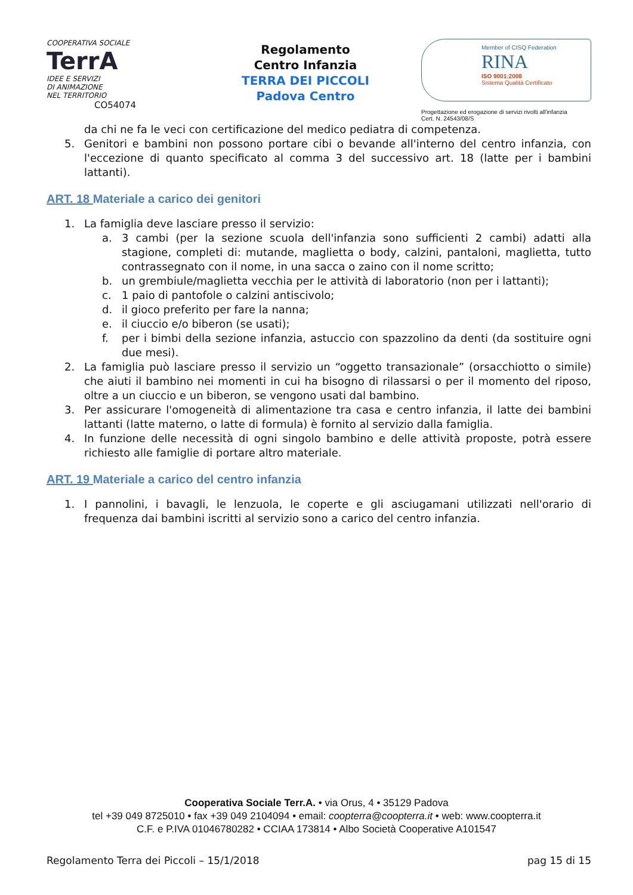COOPERATIVA SOCIALE
TerrA
IDEE E SERVIZI
DI ANIMAZIONE
NEL TERRITORIO CO54074
Regolamento
Centro Infanzia
TERRA DEI PICCOLI
Padova Centro
Member of CISQ Federation
RINA
ISO 9001:2008
Sistema Qualità Certificato
Progettazione ed erogazione di servizi rivolti all'infanzia
Cert. N. 24543/08/S
da chi ne fa le veci con certificazione del medico pediatra di competenza.
5. Genitori e bambini non possono portare cibi o bevande all'interno del centro infanzia, con l'eccezione di quanto specificato al comma 3 del successivo art. 18 (latte per i bambini lattanti).
ART. 18 Materiale a carico dei genitori
1. La famiglia deve lasciare presso il servizio:
a. 3 cambi (per la sezione scuola dell'infanzia sono sufficienti 2 cambi) adatti alla stagione, completi di: mutande, maglietta o body, calzini, pantaloni, maglietta, tutto contrassegnato con il nome, in una sacca o zaino con il nome scritto;
b. un grembiule/maglietta vecchia per le attività di laboratorio (non per i lattanti);
c. 1 paio di pantofole o calzini antiscivolo;
d. il gioco preferito per fare la nanna;
e. il ciuccio e/o biberon (se usati);
f. per i bimbi della sezione infanzia, astuccio con spazzolino da denti (da sostituire ogni due mesi).
2. La famiglia può lasciare presso il servizio un “oggetto transazionale” (orsacchiotto o simile) che aiuti il bambino nei momenti in cui ha bisogno di rilassarsi o per il momento del riposo, oltre a un ciuccio e un biberon, se vengono usati dal bambino.
3. Per assicurare l'omogeneità di alimentazione tra casa e centro infanzia, il latte dei bambini lattanti (latte materno, o latte di formula) è fornito al servizio dalla famiglia.
4. In funzione delle necessità di ogni singolo bambino e delle attività proposte, potrà essere richiesto alle famiglie di portare altro materiale.
ART. 19 Materiale a carico del centro infanzia
1. I pannolini, i bavagli, le lenzuola, le coperte e gli asciugamani utilizzati nell'orario di frequenza dai bambini iscritti al servizio sono a carico del centro infanzia.
Cooperativa Sociale Terr.A. • via Orus, 4 • 35129 Padova
tel +39 049 8725010 • fax +39 049 2104094 • email: coopterra@coopterra.it • web: www.coopterra.it
C.F. e P.IVA 01046780282 • CCIAA 173814 • Albo Società Cooperative A101547
Regolamento Terra dei Piccoli – 15/1/2018 pag 15 di 15